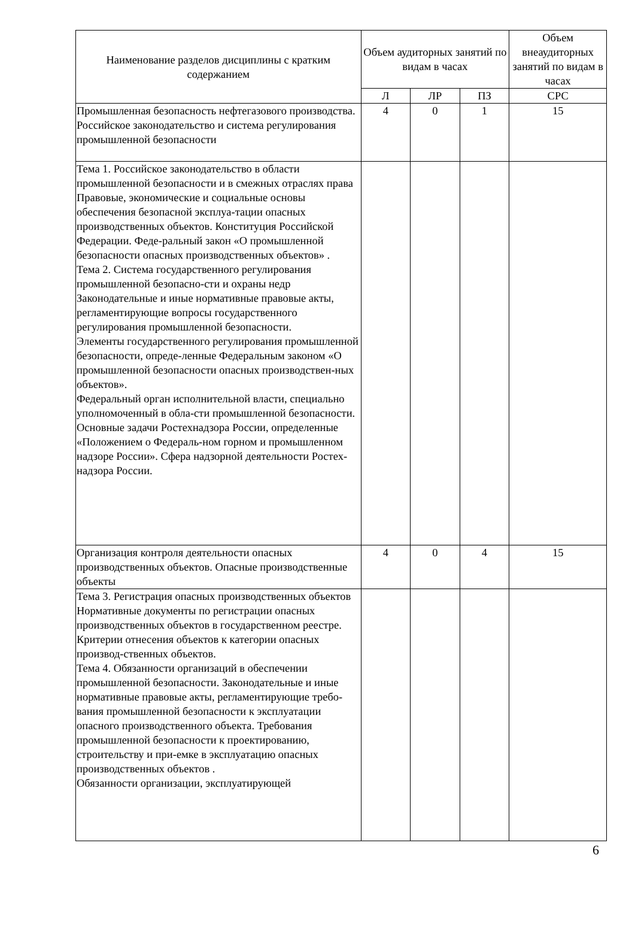| Наименование разделов дисциплины с кратким содержанием | Объем аудиторных занятий по видам в часах | | | Объем внеаудиторных занятий по видам в часах |
| --- | --- | --- | --- | --- |
| | Л | ЛР | ПЗ | СРС |
| Промышленная безопасность нефтегазового производства. Российское законодательство и система регулирования промышленной безопасности | 4 | 0 | 1 | 15 |
| Тема 1. Российское законодательство в области промышленной безопасности и в смежных отраслях права Правовые, экономические и социальные основы обеспечения безопасной эксплуа-тации опасных производственных объектов. Конституция Российской Федерации. Феде-ральный закон «О промышленной безопасности опасных производственных объектов» . Тема 2. Система государственного регулирования промышленной безопасно-сти и охраны недр Законодательные и иные нормативные правовые акты, регламентирующие вопросы государственного регулирования промышленной безопасности. Элементы государственного регулирования промышленной безопасности, опреде-ленные Федеральным законом «О промышленной безопасности опасных производствен-ных объектов». Федеральный орган исполнительной власти, специально уполномоченный в обла-сти промышленной безопасности. Основные задачи Ростехнадзора России, определенные «Положением о Федераль-ном горном и промышленном надзоре России». Сфера надзорной деятельности Ростех-надзора России. | | | | |
| Организация контроля деятельности опасных производственных объектов. Опасные производственные объекты | 4 | 0 | 4 | 15 |
| Тема 3. Регистрация опасных производственных объектов Нормативные документы по регистрации опасных производственных объектов в государственном реестре. Критерии отнесения объектов к категории опасных производ-ственных объектов. Тема 4. Обязанности организаций в обеспечении промышленной безопасности. Законодательные и иные нормативные правовые акты, регламентирующие требо-вания промышленной безопасности к эксплуатации опасного производственного объекта. Требования промышленной безопасности к проектированию, строительству и при-емке в эксплуатацию опасных производственных объектов . Обязанности организации, эксплуатирующей | | | | |
6